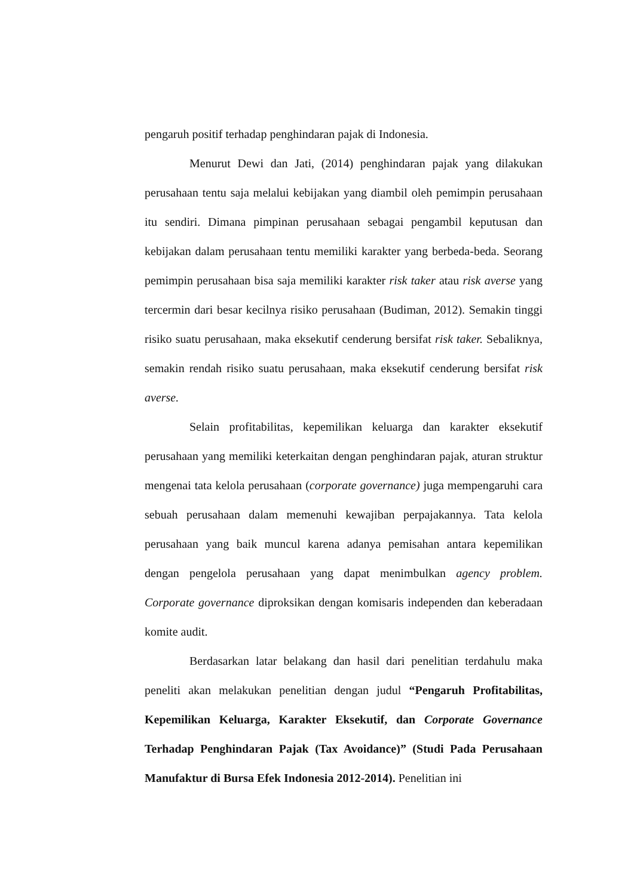pengaruh positif terhadap penghindaran pajak di Indonesia.
Menurut Dewi dan Jati, (2014) penghindaran pajak yang dilakukan perusahaan tentu saja melalui kebijakan yang diambil oleh pemimpin perusahaan itu sendiri. Dimana pimpinan perusahaan sebagai pengambil keputusan dan kebijakan dalam perusahaan tentu memiliki karakter yang berbeda-beda. Seorang pemimpin perusahaan bisa saja memiliki karakter risk taker atau risk averse yang tercermin dari besar kecilnya risiko perusahaan (Budiman, 2012). Semakin tinggi risiko suatu perusahaan, maka eksekutif cenderung bersifat risk taker. Sebaliknya, semakin rendah risiko suatu perusahaan, maka eksekutif cenderung bersifat risk averse.
Selain profitabilitas, kepemilikan keluarga dan karakter eksekutif perusahaan yang memiliki keterkaitan dengan penghindaran pajak, aturan struktur mengenai tata kelola perusahaan (corporate governance) juga mempengaruhi cara sebuah perusahaan dalam memenuhi kewajiban perpajakannya. Tata kelola perusahaan yang baik muncul karena adanya pemisahan antara kepemilikan dengan pengelola perusahaan yang dapat menimbulkan agency problem. Corporate governance diproksikan dengan komisaris independen dan keberadaan komite audit.
Berdasarkan latar belakang dan hasil dari penelitian terdahulu maka peneliti akan melakukan penelitian dengan judul “Pengaruh Profitabilitas, Kepemilikan Keluarga, Karakter Eksekutif, dan Corporate Governance Terhadap Penghindaran Pajak (Tax Avoidance)” (Studi Pada Perusahaan Manufaktur di Bursa Efek Indonesia 2012-2014). Penelitian ini